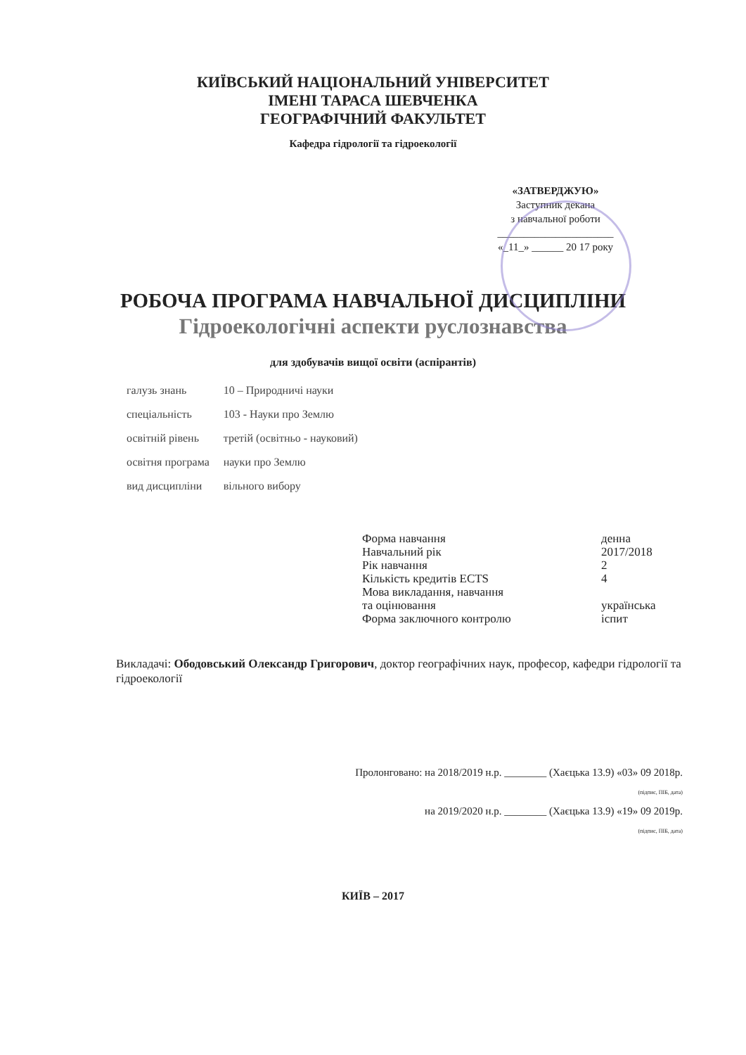КИЇВСЬКИЙ НАЦІОНАЛЬНИЙ УНІВЕРСИТЕТ
ІМЕНІ ТАРАСА ШЕВЧЕНКА
ГЕОГРАФІЧНИЙ ФАКУЛЬТЕТ
Кафедра гідрології та гідроекології
«ЗАТВЕРДЖУЮ»
Заступник декана
з навчальної роботи
______________________
«_11_» ______ 20 17 року
РОБОЧА ПРОГРАМА НАВЧАЛЬНОЇ ДИСЦИПЛІНИ
Гідроекологічні аспекти руслознавства
для здобувачів вищої освіти (аспірантів)
| галузь знань | 10 – Природничі науки |
| спеціальність | 103 - Науки про Землю |
| освітній рівень | третій (освітньо - науковий) |
| освітня програма | науки про Землю |
| вид дисципліни | вільного вибору |
| Форма навчання | денна |
| Навчальний рік | 2017/2018 |
| Рік навчання | 2 |
| Кількість кредитів ECTS | 4 |
| Мова викладання, навчання та оцінювання | українська |
| Форма заключного контролю | іспит |
Викладачі: Ободовський Олександр Григорович, доктор географічних наук, професор, кафедри гідрології та гідроекології
Пролонговано: на 2018/2019 н.р. ________ (Хаєцька 13.9) «03» 09 2018р.
(підпис, ПІБ, дата)
на 2019/2020 н.р. ________ (Хаєцька 13.9) «19» 09 2019р.
(підпис, ПІБ, дата)
КИЇВ – 2017